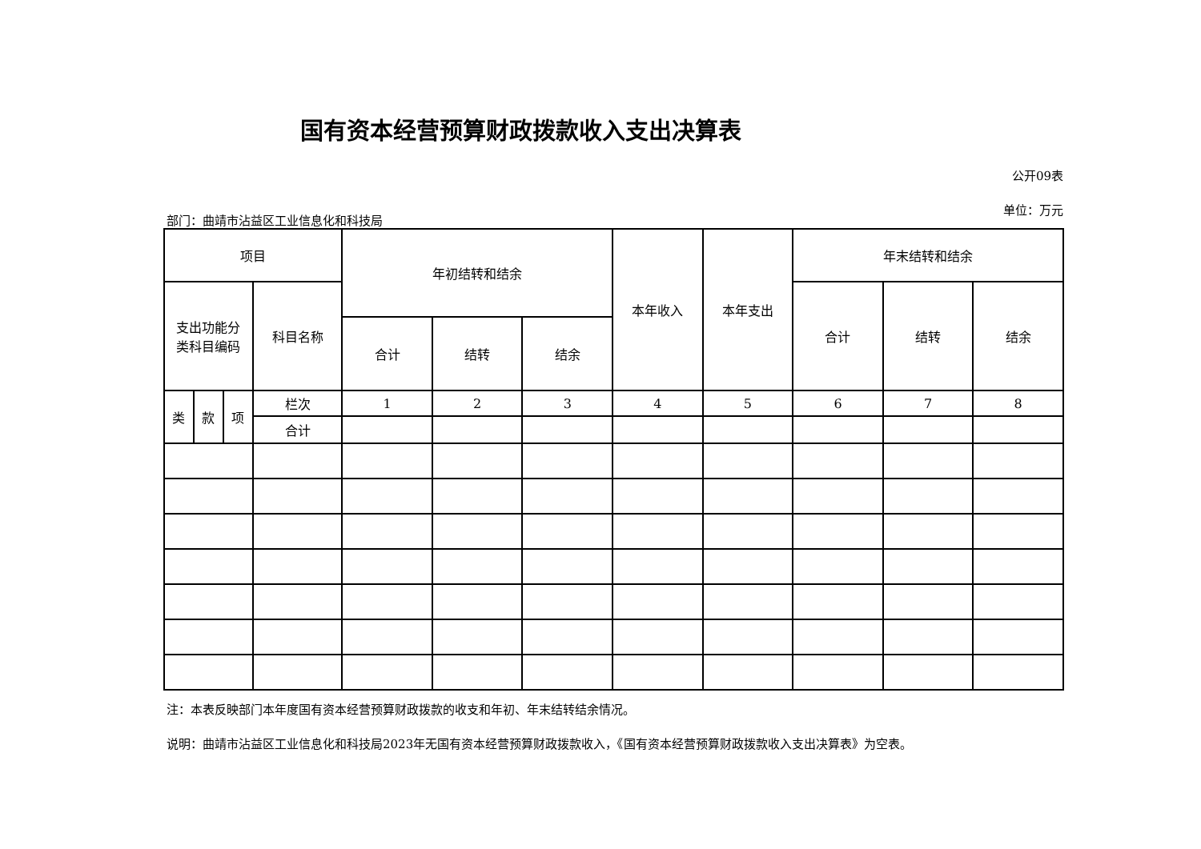国有资本经营预算财政拨款收入支出决算表
公开09表
单位：万元
部门：曲靖市沾益区工业信息化和科技局
| 项目 | | | | 年初结转和结余 | | | 本年收入 | 本年支出 | 年末结转和结余 | | |
| --- | --- | --- | --- | --- | --- | --- | --- | --- | --- | --- | --- |
| 支出功能分 类科目编码 | | | 科目名称 | | | | | | 合计 | 结转 | 结余 |
| | | | | 合计 | 结转 | 结余 | | | | | |
| 类 | 款 | 项 | 栏次 | 1 | 2 | 3 | 4 | 5 | 6 | 7 | 8 |
| | | | 合计 | | | | | | | | |
注：本表反映部门本年度国有资本经营预算财政拨款的收支和年初、年末结转结余情况。
说明：曲靖市沾益区工业信息化和科技局2023年无国有资本经营预算财政拨款收入，《国有资本经营预算财政拨款收入支出决算表》为空表。